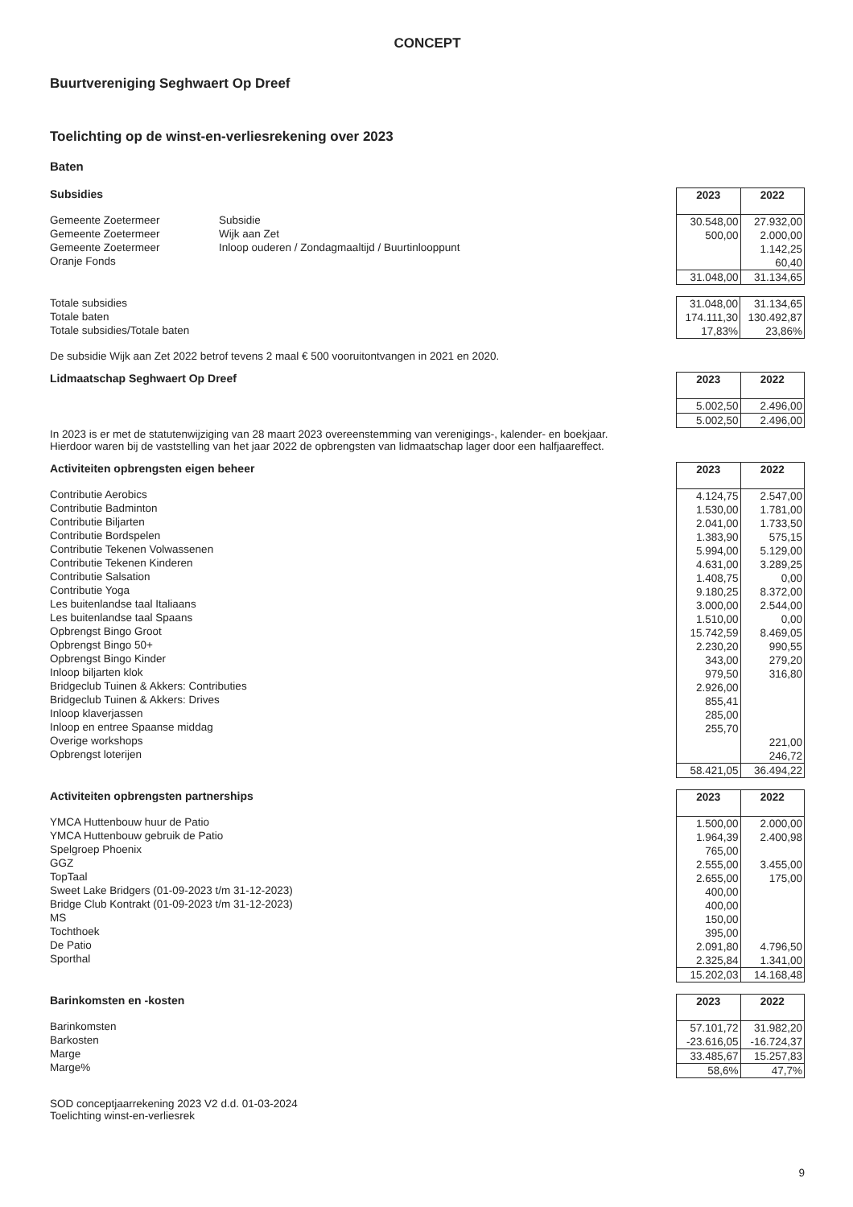CONCEPT
Buurtvereniging Seghwaert Op Dreef
Toelichting op de winst-en-verliesrekening over 2023
Baten
Subsidies
Gemeente Zoetermeer
Gemeente Zoetermeer
Gemeente Zoetermeer
Oranje Fonds
Subsidie
Wijk aan Zet
Inloop ouderen / Zondagmaaltijd / Buurtinlooppunt
| 2023 | 2022 |
| --- | --- |
| 30.548,00 | 27.932,00 |
| 500,00 | 2.000,00 |
| | 1.142,25 |
| | 60,40 |
| 31.048,00 | 31.134,65 |
Totale subsidies
Totale baten
Totale subsidies/Totale baten
| 31.048,00 | 31.134,65 |
| 174.111,30 | 130.492,87 |
| 17,83% | 23,86% |
De subsidie Wijk aan Zet 2022 betrof tevens 2 maal € 500 vooruitontvangen in 2021 en 2020.
Lidmaatschap Seghwaert Op Dreef
| 2023 | 2022 |
| --- | --- |
| 5.002,50 | 2.496,00 |
| 5.002,50 | 2.496,00 |
In 2023 is er met de statutenwijziging van 28 maart 2023 overeenstemming van verenigings-, kalender- en boekjaar.
Hierdoor waren bij de vaststelling van het jaar 2022 de opbrengsten van lidmaatschap lager door een halfjaareffect.
Activiteiten opbrengsten eigen beheer
Contributie Aerobics
Contributie Badminton
Contributie Biljarten
Contributie Bordspelen
Contributie Tekenen Volwassenen
Contributie Tekenen Kinderen
Contributie Salsation
Contributie Yoga
Les buitenlandse taal Italiaans
Les buitenlandse taal Spaans
Opbrengst Bingo Groot
Opbrengst Bingo 50+
Opbrengst Bingo Kinder
Inloop biljarten klok
Bridgeclub Tuinen & Akkers: Contributies
Bridgeclub Tuinen & Akkers: Drives
Inloop klaverjassen
Inloop en entree Spaanse middag
Overige workshops
Opbrengst loterijen
| 2023 | 2022 |
| --- | --- |
| 4.124,75 | 2.547,00 |
| 1.530,00 | 1.781,00 |
| 2.041,00 | 1.733,50 |
| 1.383,90 | 575,15 |
| 5.994,00 | 5.129,00 |
| 4.631,00 | 3.289,25 |
| 1.408,75 | 0,00 |
| 9.180,25 | 8.372,00 |
| 3.000,00 | 2.544,00 |
| 1.510,00 | 0,00 |
| 15.742,59 | 8.469,05 |
| 2.230,20 | 990,55 |
| 343,00 | 279,20 |
| 979,50 | 316,80 |
| 2.926,00 | |
| 855,41 | |
| 285,00 | |
| 255,70 | |
| | 221,00 |
| | 246,72 |
| 58.421,05 | 36.494,22 |
Activiteiten opbrengsten partnerships
YMCA Huttenbouw huur de Patio
YMCA Huttenbouw gebruik de Patio
Spelgroep Phoenix
GGZ
TopTaal
Sweet Lake Bridgers (01-09-2023 t/m 31-12-2023)
Bridge Club Kontrakt (01-09-2023 t/m 31-12-2023)
MS
Tochthoek
De Patio
Sporthal
| 2023 | 2022 |
| --- | --- |
| 1.500,00 | 2.000,00 |
| 1.964,39 | 2.400,98 |
| 765,00 | |
| 2.555,00 | 3.455,00 |
| 2.655,00 | 175,00 |
| 400,00 | |
| 400,00 | |
| 150,00 | |
| 395,00 | |
| 2.091,80 | 4.796,50 |
| 2.325,84 | 1.341,00 |
| 15.202,03 | 14.168,48 |
Barinkomsten en -kosten
Barinkomsten
Barkosten
Marge
Marge%
| 2023 | 2022 |
| --- | --- |
| 57.101,72 | 31.982,20 |
| -23.616,05 | -16.724,37 |
| 33.485,67 | 15.257,83 |
| 58,6% | 47,7% |
SOD conceptjaarrekening 2023 V2 d.d. 01-03-2024
Toelichting winst-en-verliesrek
9